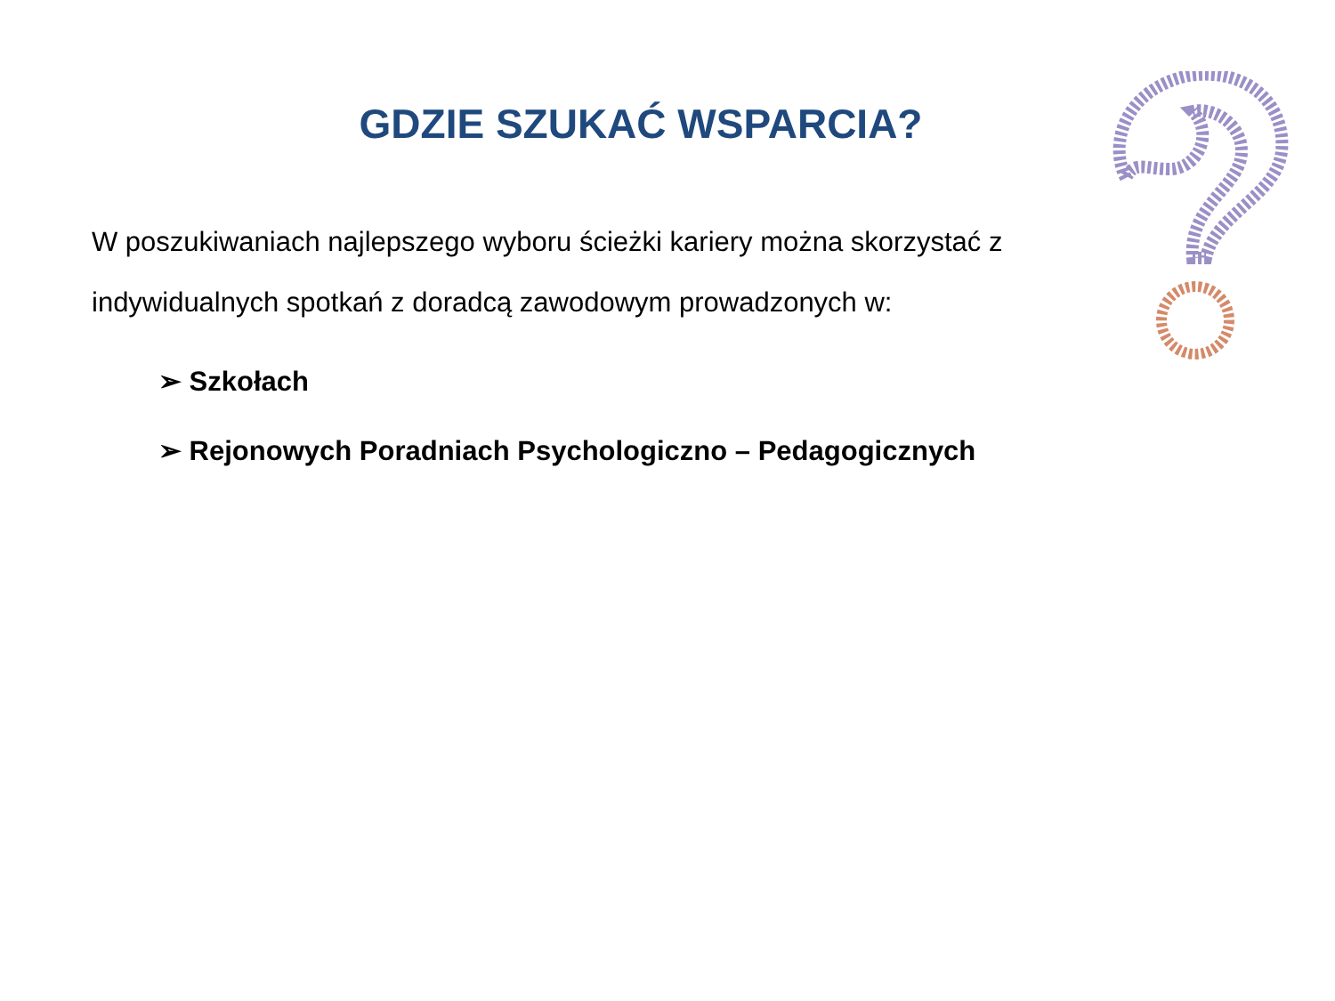GDZIE SZUKAĆ WSPARCIA?
W poszukiwaniach najlepszego wyboru ścieżki kariery można skorzystać z indywidualnych spotkań z doradcą zawodowym prowadzonych w:
➢ Szkołach
➢ Rejonowych Poradniach Psychologiczno – Pedagogicznych